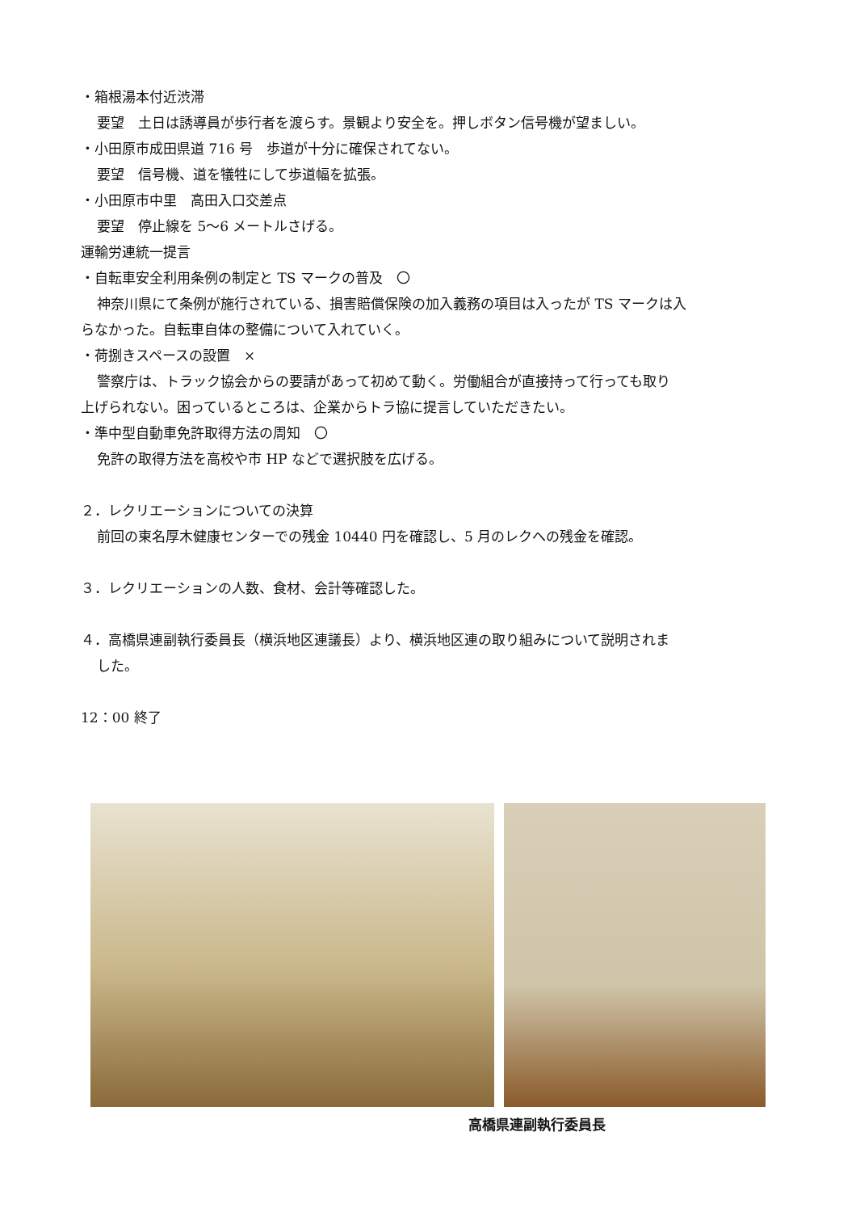・箱根湯本付近渋滞
要望　土日は誘導員が歩行者を渡らす。景観より安全を。押しボタン信号機が望ましい。
・小田原市成田県道 716 号　歩道が十分に確保されてない。
要望　信号機、道を犠牲にして歩道幅を拡張。
・小田原市中里　高田入口交差点
要望　停止線を 5～6 メートルさげる。
運輸労連統一提言
・自転車安全利用条例の制定と TS マークの普及　〇
神奈川県にて条例が施行されている、損害賠償保険の加入義務の項目は入ったが TS マークは入
らなかった。自転車自体の整備について入れていく。
・荷捌きスペースの設置　×
警察庁は、トラック協会からの要請があって初めて動く。労働組合が直接持って行っても取り
上げられない。困っているところは、企業からトラ協に提言していただきたい。
・準中型自動車免許取得方法の周知　〇
免許の取得方法を高校や市 HP などで選択肢を広げる。
２．レクリエーションについての決算
前回の東名厚木健康センターでの残金 10440 円を確認し、5 月のレクへの残金を確認。
３．レクリエーションの人数、食材、会計等確認した。
４．高橋県連副執行委員長（横浜地区連議長）より、横浜地区連の取り組みについて説明されま
した。
12：00 終了
高橋県連副執行委員長